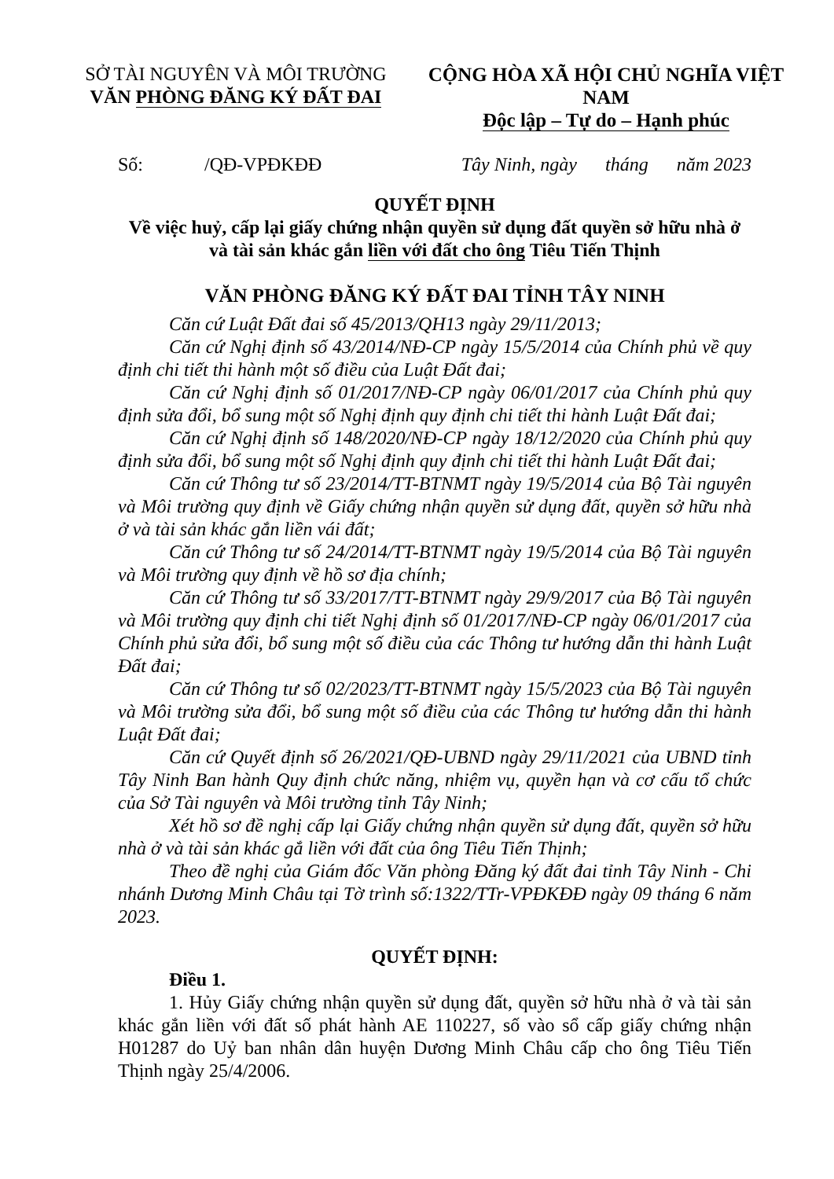SỞ TÀI NGUYÊN VÀ MÔI TRƯỜNG
VĂN PHÒNG ĐĂNG KÝ ĐẤT ĐAI
CỘNG HÒA XÃ HỘI CHỦ NGHĨA VIỆT NAM
Độc lập – Tự do – Hạnh phúc
Số: /QĐ-VPĐKĐĐ Tây Ninh, ngày tháng năm 2023
QUYẾT ĐỊNH
Về việc huỷ, cấp lại giấy chứng nhận quyền sử dụng đất quyền sở hữu nhà ở
và tài sản khác gắn liền với đất cho ông Tiêu Tiến Thịnh
VĂN PHÒNG ĐĂNG KÝ ĐẤT ĐAI TỈNH TÂY NINH
Căn cứ Luật Đất đai số 45/2013/QH13 ngày 29/11/2013;
Căn cứ Nghị định số 43/2014/NĐ-CP ngày 15/5/2014 của Chính phủ về quy định chi tiết thi hành một số điều của Luật Đất đai;
Căn cứ Nghị định số 01/2017/NĐ-CP ngày 06/01/2017 của Chính phủ quy định sửa đổi, bổ sung một số Nghị định quy định chi tiết thi hành Luật Đất đai;
Căn cứ Nghị định số 148/2020/NĐ-CP ngày 18/12/2020 của Chính phủ quy định sửa đổi, bổ sung một số Nghị định quy định chi tiết thi hành Luật Đất đai;
Căn cứ Thông tư số 23/2014/TT-BTNMT ngày 19/5/2014 của Bộ Tài nguyên và Môi trường quy định về Giấy chứng nhận quyền sử dụng đất, quyền sở hữu nhà ở và tài sản khác gắn liền vái đất;
Căn cứ Thông tư số 24/2014/TT-BTNMT ngày 19/5/2014 của Bộ Tài nguyên và Môi trường quy định về hồ sơ địa chính;
Căn cứ Thông tư số 33/2017/TT-BTNMT ngày 29/9/2017 của Bộ Tài nguyên và Môi trường quy định chi tiết Nghị định số 01/2017/NĐ-CP ngày 06/01/2017 của Chính phủ sửa đổi, bổ sung một số điều của các Thông tư hướng dẫn thi hành Luật Đất đai;
Căn cứ Thông tư số 02/2023/TT-BTNMT ngày 15/5/2023 của Bộ Tài nguyên và Môi trường sửa đổi, bổ sung một số điều của các Thông tư hướng dẫn thi hành Luật Đất đai;
Căn cứ Quyết định số 26/2021/QĐ-UBND ngày 29/11/2021 của UBND tỉnh Tây Ninh Ban hành Quy định chức năng, nhiệm vụ, quyền hạn và cơ cấu tổ chức của Sở Tài nguyên và Môi trường tỉnh Tây Ninh;
Xét hồ sơ đề nghị cấp lại Giấy chứng nhận quyền sử dụng đất, quyền sở hữu nhà ở và tài sản khác gắ liền với đất của ông Tiêu Tiến Thịnh;
Theo đề nghị của Giám đốc Văn phòng Đăng ký đất đai tỉnh Tây Ninh - Chi nhánh Dương Minh Châu tại Tờ trình số:1322/TTr-VPĐKĐĐ ngày 09 tháng 6 năm 2023.
QUYẾT ĐỊNH:
Điều 1.
1. Hủy Giấy chứng nhận quyền sử dụng đất, quyền sở hữu nhà ở và tài sản khác gắn liền với đất số phát hành AE 110227, số vào sổ cấp giấy chứng nhận H01287 do Uỷ ban nhân dân huyện Dương Minh Châu cấp cho ông Tiêu Tiến Thịnh ngày 25/4/2006.